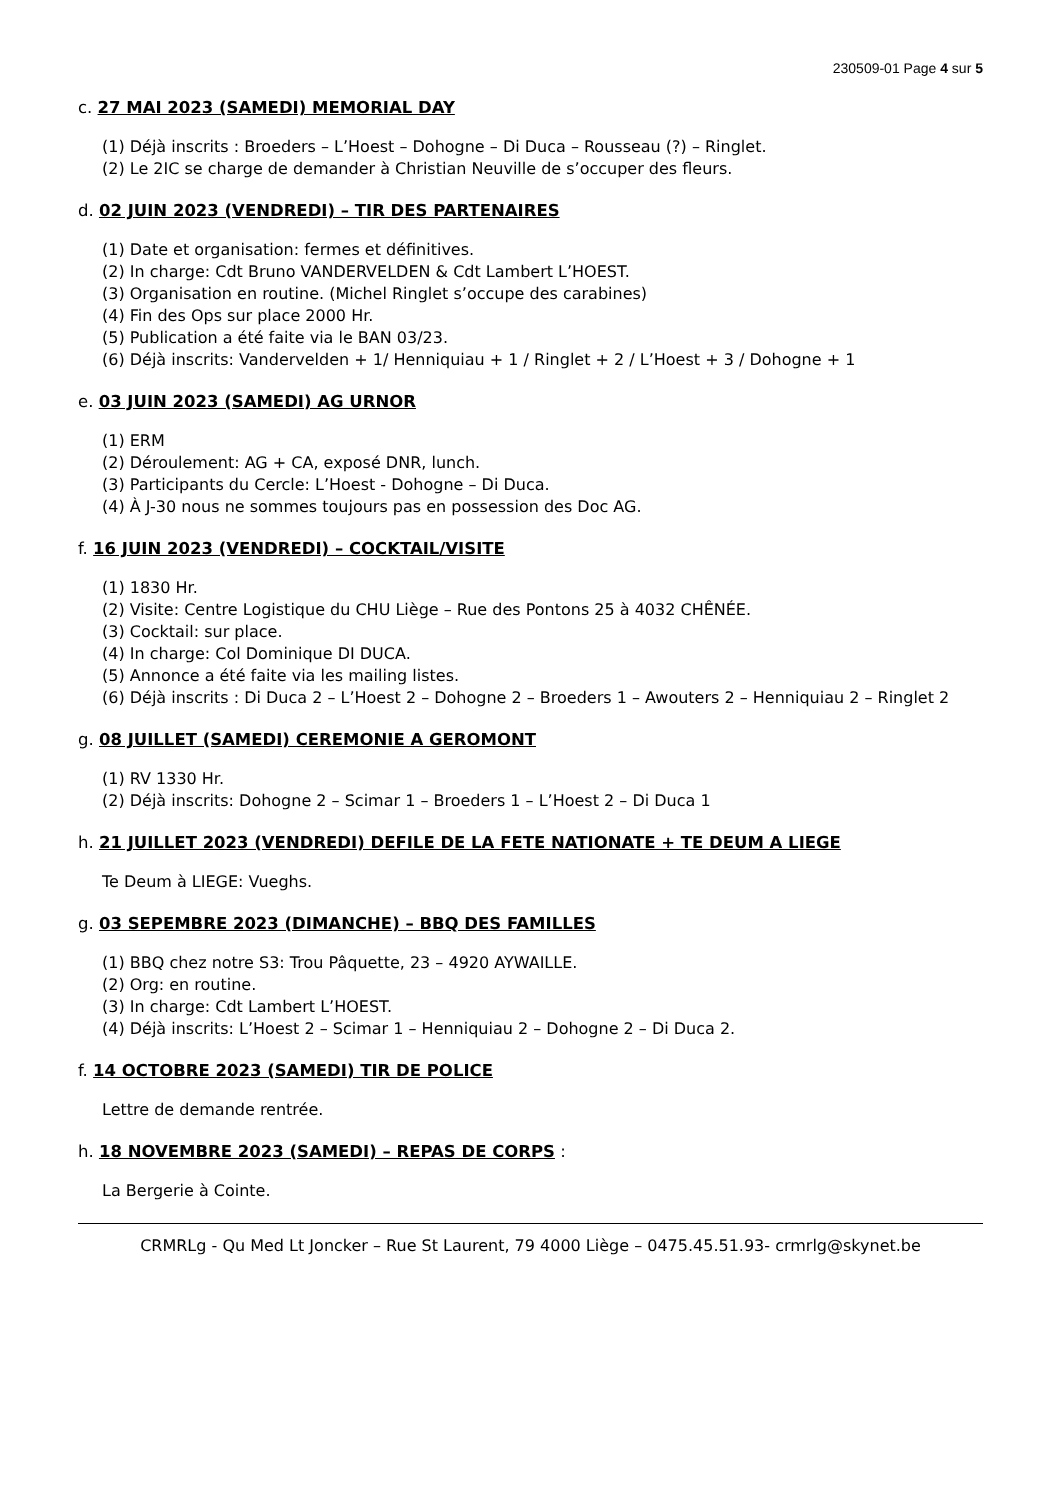230509-01 Page 4 sur 5
c. 27 MAI 2023 (SAMEDI) MEMORIAL DAY
(1) Déjà inscrits : Broeders – L’Hoest – Dohogne – Di Duca – Rousseau (?) – Ringlet.
(2) Le 2IC se charge de demander à Christian Neuville de s’occuper des fleurs.
d. 02 JUIN 2023 (VENDREDI) – TIR DES PARTENAIRES
(1) Date et organisation: fermes et définitives.
(2) In charge: Cdt Bruno VANDERVELDEN & Cdt Lambert L’HOEST.
(3) Organisation en routine. (Michel Ringlet s’occupe des carabines)
(4) Fin des Ops sur place 2000 Hr.
(5) Publication a été faite via le BAN 03/23.
(6) Déjà inscrits: Vandervelden + 1/ Henniquiau + 1 / Ringlet + 2 / L’Hoest + 3 / Dohogne + 1
e. 03 JUIN 2023 (SAMEDI) AG URNOR
(1) ERM
(2) Déroulement: AG + CA, exposé DNR, lunch.
(3) Participants du Cercle: L’Hoest - Dohogne – Di Duca.
(4) À J-30 nous ne sommes toujours pas en possession des Doc AG.
f. 16 JUIN 2023 (VENDREDI) – COCKTAIL/VISITE
(1) 1830 Hr.
(2) Visite: Centre Logistique du CHU Liège – Rue des Pontons 25 à 4032 CHÊNÉE.
(3) Cocktail: sur place.
(4) In charge: Col Dominique DI DUCA.
(5) Annonce a été faite via les mailing listes.
(6) Déjà inscrits : Di Duca 2 – L’Hoest 2 – Dohogne 2 – Broeders 1 – Awouters 2 – Henniquiau 2 – Ringlet 2
g. 08 JUILLET (SAMEDI) CEREMONIE A GEROMONT
(1) RV 1330 Hr.
(2) Déjà inscrits: Dohogne 2 – Scimar 1 – Broeders 1 – L’Hoest 2 – Di Duca 1
h. 21 JUILLET 2023 (VENDREDI) DEFILE DE LA FETE NATIONATE + TE DEUM A LIEGE
Te Deum à LIEGE: Vueghs.
g. 03 SEPEMBRE 2023 (DIMANCHE) – BBQ DES FAMILLES
(1) BBQ chez notre S3: Trou Pâquette, 23 – 4920 AYWAILLE.
(2) Org: en routine.
(3) In charge: Cdt Lambert L’HOEST.
(4) Déjà inscrits: L’Hoest 2 – Scimar 1 – Henniquiau 2 – Dohogne 2 – Di Duca 2.
f. 14 OCTOBRE 2023 (SAMEDI) TIR DE POLICE
Lettre de demande rentrée.
h. 18 NOVEMBRE 2023 (SAMEDI) – REPAS DE CORPS :
La Bergerie à Cointe.
CRMRLg - Qu Med Lt Joncker – Rue St Laurent, 79 4000 Liège – 0475.45.51.93- crmrlg@skynet.be